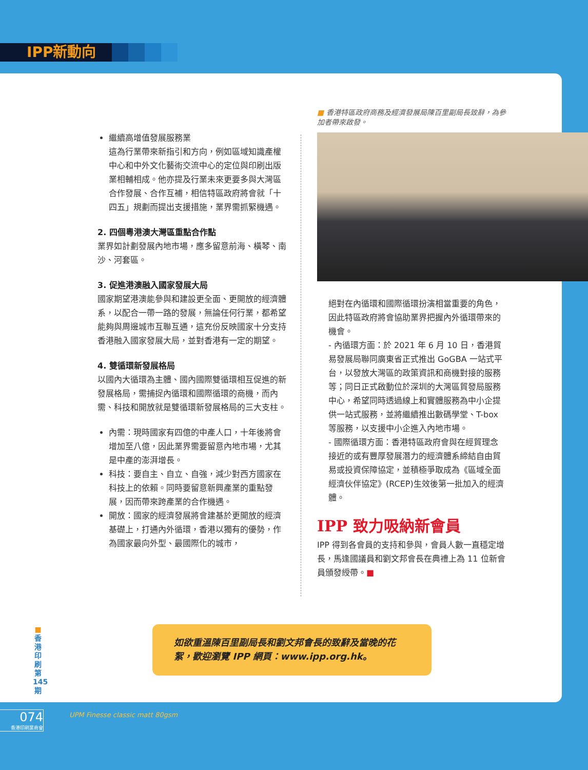IPP新動向
繼續高增值發展服務業
這為行業帶來新指引和方向，例如區域知識產權中心和中外文化藝術交流中心的定位與印刷出版業相輔相成。他亦提及行業未來更要多與大灣區合作發展、合作互補，相信特區政府將會就「十四五」規劃而提出支援措施，業界需抓緊機遇。
2. 四個粵港澳大灣區重點合作點
業界如計劃發展內地市場，應多留意前海、橫琴、南沙、河套區。
3. 促進港澳融入國家發展大局
國家期望港澳能參與和建設更全面、更開放的經濟體系，以配合一帶一路的發展，無論任何行業，都希望能夠與周邊城市互聯互通，這充份反映國家十分支持香港融入國家發展大局，並對香港有一定的期望。
4. 雙循環新發展格局
以國內大循環為主體、國內國際雙循環相互促進的新發展格局，需捕捉內循環和國際循環的商機，而內需、科技和開放就是雙循環新發展格局的三大支柱。
內需：現時國家有四億的中產人口，十年後將會增加至八億，因此業界需要留意內地市場，尤其是中產的澎湃增長。
科技：要自主、自立、自強，減少對西方國家在科技上的依賴。同時要留意新興產業的重點發展，因而帶來跨產業的合作機遇。
開放：國家的經濟發展將會建基於更開放的經濟基礎上，打通內外循環，香港以獨有的優勢，作為國家最向外型、最國際化的城市，
■ 香港特區政府商務及經濟發展局陳百里副局長致辭，為參加者帶來啟發。
絕對在內循環和國際循環扮演相當重要的角色，因此特區政府將會協助業界把握內外循環帶來的機會。
- 內循環方面：於 2021 年 6 月 10 日，香港貿易發展局聯同廣東省正式推出 GoGBA 一站式平台，以發放大灣區的政策資訊和商機對接的服務等；同日正式啟動位於深圳的大灣區貿發局服務中心，希望同時透過線上和實體服務為中小企提供一站式服務，並將繼續推出數碼學堂、T-box 等服務，以支援中小企進入內地市場。
- 國際循環方面：香港特區政府會與在經貿理念接近的或有豐厚發展潛力的經濟體系締結自由貿易或投資保障協定，並積極爭取成為《區域全面經濟伙伴協定》(RCEP)生效後第一批加入的經濟體。
IPP 致力吸納新會員
IPP 得到各會員的支持和參與，會員人數一直穩定增長，馬逢國議員和劉文邦會長在典禮上為 11 位新會員頒發綬帶。■
如欲重溫陳百里副局長和劉文邦會長的致辭及當晚的花絮，歡迎瀏覽 IPP 網頁：www.ipp.org.hk。
■ 香港印刷第 145 期
074
香港印刷業商會
UPM Finesse classic matt 80gsm